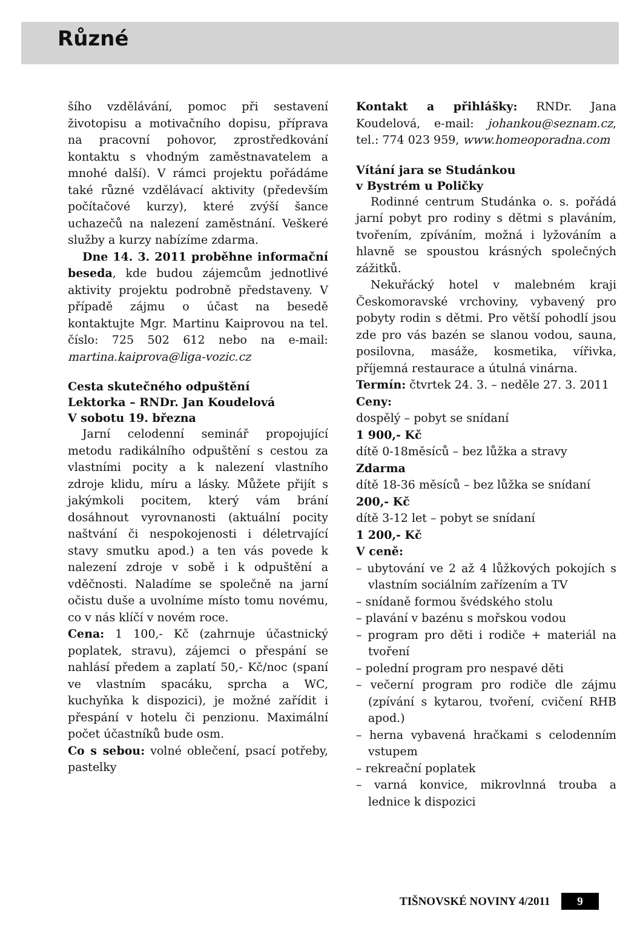Různé
šího vzdělávání, pomoc při sestavení životopisu a motivačního dopisu, příprava na pracovní pohovor, zprostředkování kontaktu s vhodným zaměstnavatelem a mnohé další). V rámci projektu pořádáme také různé vzdělávací aktivity (především počítačové kurzy), které zvýší šance uchazečů na nalezení zaměstnání. Veškeré služby a kurzy nabízíme zdarma.
Dne 14. 3. 2011 proběhne informační beseda, kde budou zájemcům jednotlivé aktivity projektu podrobně představeny. V případě zájmu o účast na besedě kontaktujte Mgr. Martinu Kaiprovou na tel. číslo: 725 502 612 nebo na e-mail: martina.kaiprova@liga-vozic.cz
Cesta skutečného odpuštění
Lektorka – RNDr. Jan Koudelová
V sobotu 19. března
Jarní celodenní seminář propojující metodu radikálního odpuštění s cestou za vlastními pocity a k nalezení vlastního zdroje klidu, míru a lásky. Můžete přijít s jakýmkoli pocitem, který vám brání dosáhnout vyrovnanosti (aktuální pocity naštvání či nespokojenosti i déletrvající stavy smutku apod.) a ten vás povede k nalezení zdroje v sobě i k odpuštění a vděčnosti. Naladíme se společně na jarní očistu duše a uvolníme místo tomu novému, co v nás klíčí v novém roce.
Cena: 1 100,- Kč (zahrnuje účastnický poplatek, stravu), zájemci o přespání se nahlásí předem a zaplatí 50,- Kč/noc (spaní ve vlastním spacáku, sprcha a WC, kuchyňka k dispozici), je možné zařídit i přespání v hotelu či penzionu. Maximální počet účastníků bude osm.
Co s sebou: volné oblečení, psací potřeby, pastelky
Kontakt a přihlášky: RNDr. Jana Koudelová, e-mail: johankou@seznam.cz, tel.: 774 023 959, www.homeoporadna.com
Vítání jara se Studánkou
v Bystrém u Poličky
Rodinné centrum Studánka o. s. pořádá jarní pobyt pro rodiny s dětmi s plaváním, tvořením, zpíváním, možná i lyžováním a hlavně se spoustou krásných společných zážitků.
Nekuřácký hotel v malebném kraji Českomoravské vrchoviny, vybavený pro pobyty rodin s dětmi. Pro větší pohodlí jsou zde pro vás bazén se slanou vodou, sauna, posilovna, masáže, kosmetika, vířivka, příjemná restaurace a útulná vinárna.
Termín: čtvrtek 24. 3. – neděle 27. 3. 2011
Ceny:
dospělý – pobyt se snídaní
1 900,- Kč
dítě 0-18měsíců – bez lůžka a stravy
Zdarma
dítě 18-36 měsíců – bez lůžka se snídaní
200,- Kč
dítě 3-12 let – pobyt se snídaní
1 200,- Kč
V ceně:
– ubytování ve 2 až 4 lůžkových pokojích s vlastním sociálním zařízením a TV
– snídaně formou švédského stolu
– plavání v bazénu s mořskou vodou
– program pro děti i rodiče + materiál na tvoření
– polední program pro nespavé děti
– večerní program pro rodiče dle zájmu (zpívání s kytarou, tvoření, cvičení RHB apod.)
– herna vybavená hračkami s celodenním vstupem
– rekreační poplatek
– varná konvice, mikrovlnná trouba a lednice k dispozici
TIŠNOVSKÉ NOVINY 4/2011 9